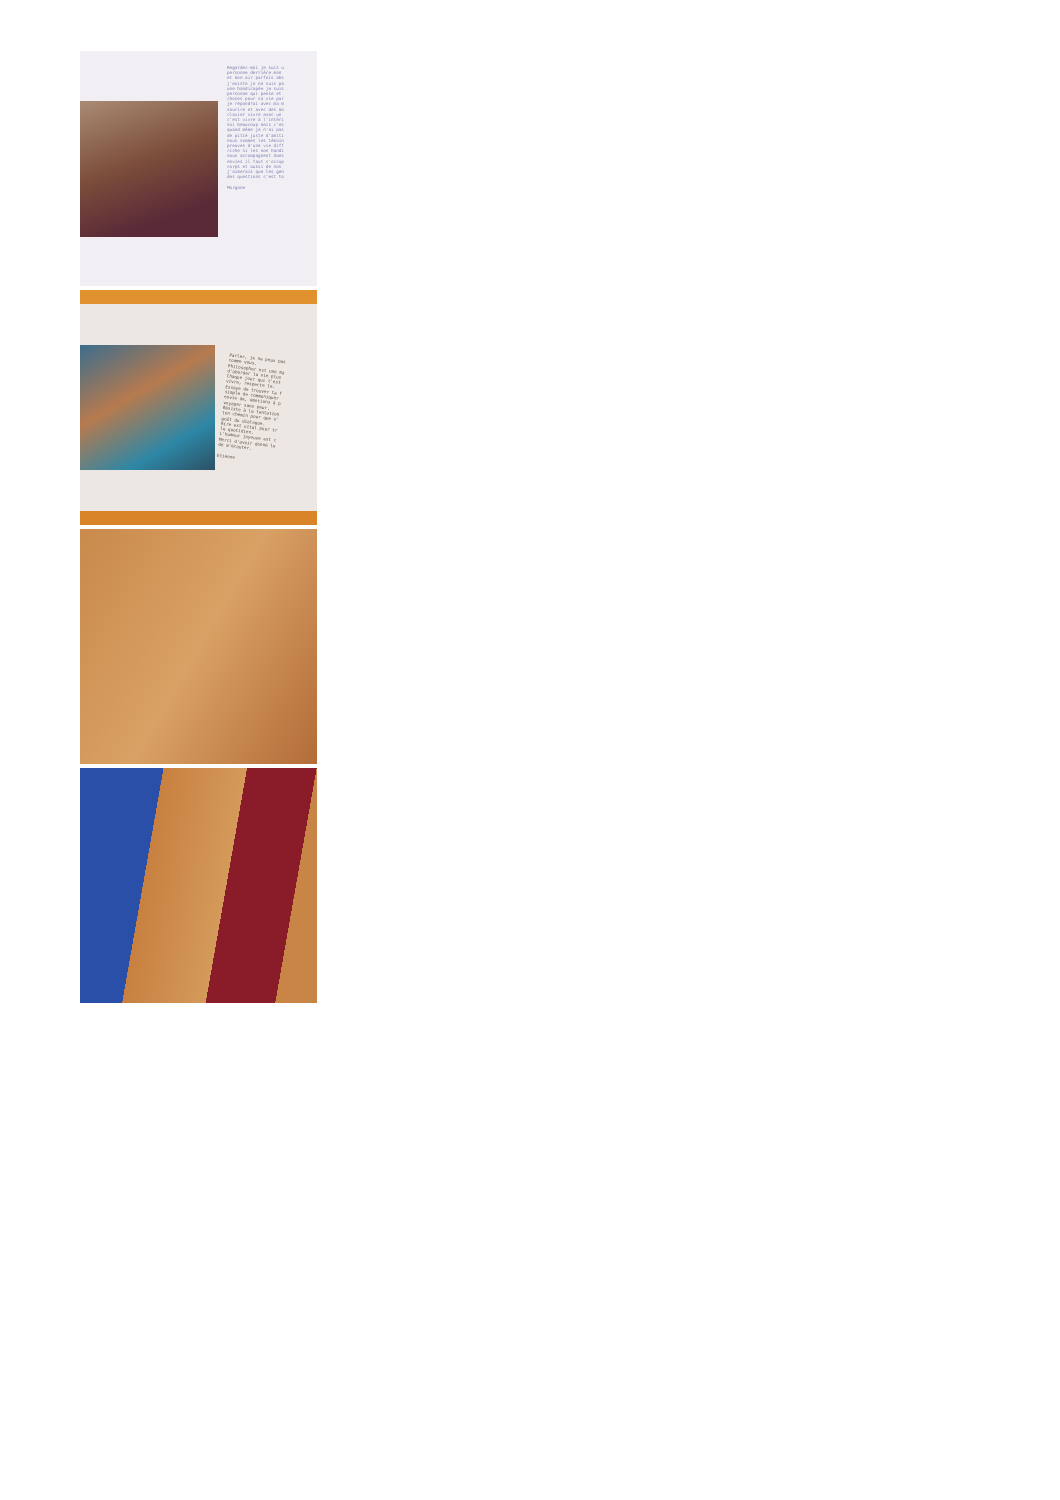Regardez-moi je suis u
personne derrière mon
et mon air parfois abs
j'existe je ne suis pa
une handicapée je suis
personne qui pense et
choses pour sa vie par
je répondrai avec ma m
sourire et avec des mo
clavier vivre avec un
c'est vivre à l'intéri
soi beaucoup mais c'es
quand même je n'ai pas
de pitié juste d'amiti
nous sommes les témoin
preuves d'une vie diff
riche si les non handi
nous accompagnent dans
envies il faut s'occup
corps et aussi de nos
j'aimerais que les gen
des questions c'est to
Morgane
Parler, je ne peux pas
comme vous.
Philosopher est une ma
d'aborder la vie plus
Chaque jour qui t'est
vivre, respecte le.
Essaye de trouver ta f
simple de communiquer
envie de, émotions à p
voyager sans peur.
Résiste à la tentation
ton chemin pour que s'
goût du dialogue.
Rire est vital pour tr
le quotidien.
L'humeur joyeuse est c
Merci d'avoir donné le
de m'écouter.
Etienne